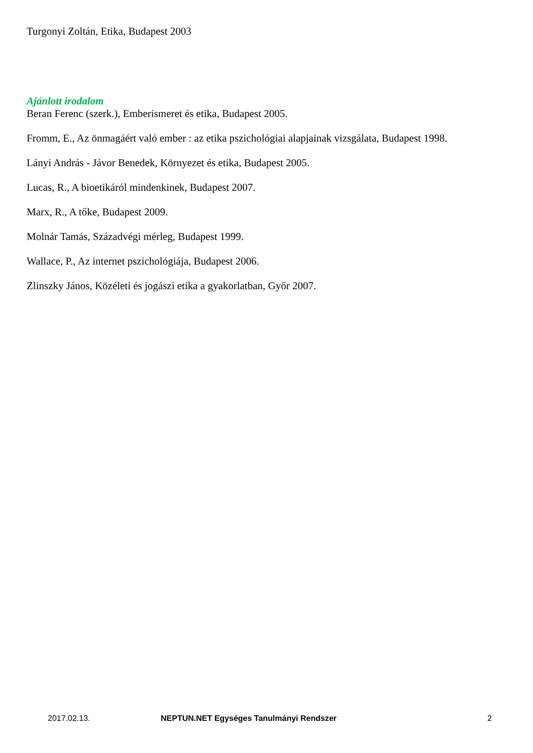Turgonyi Zoltán, Etika, Budapest 2003
Ajánlott irodalom
Beran Ferenc (szerk.), Emberismeret és etika, Budapest 2005.
Fromm, E., Az önmagáért való ember : az etika pszichológiai alapjainak vizsgálata, Budapest 1998.
Lányi András - Jávor Benedek, Környezet és etika, Budapest 2005.
Lucas, R., A bioetikáról mindenkinek, Budapest 2007.
Marx, R., A tőke, Budapest 2009.
Molnár Tamás, Századvégi mérleg, Budapest 1999.
Wallace, P., Az internet pszichológiája, Budapest 2006.
Zlinszky János, Közéleti és jogászi etika a gyakorlatban, Győr 2007.
2017.02.13. NEPTUN.NET Egységes Tanulmányi Rendszer 2